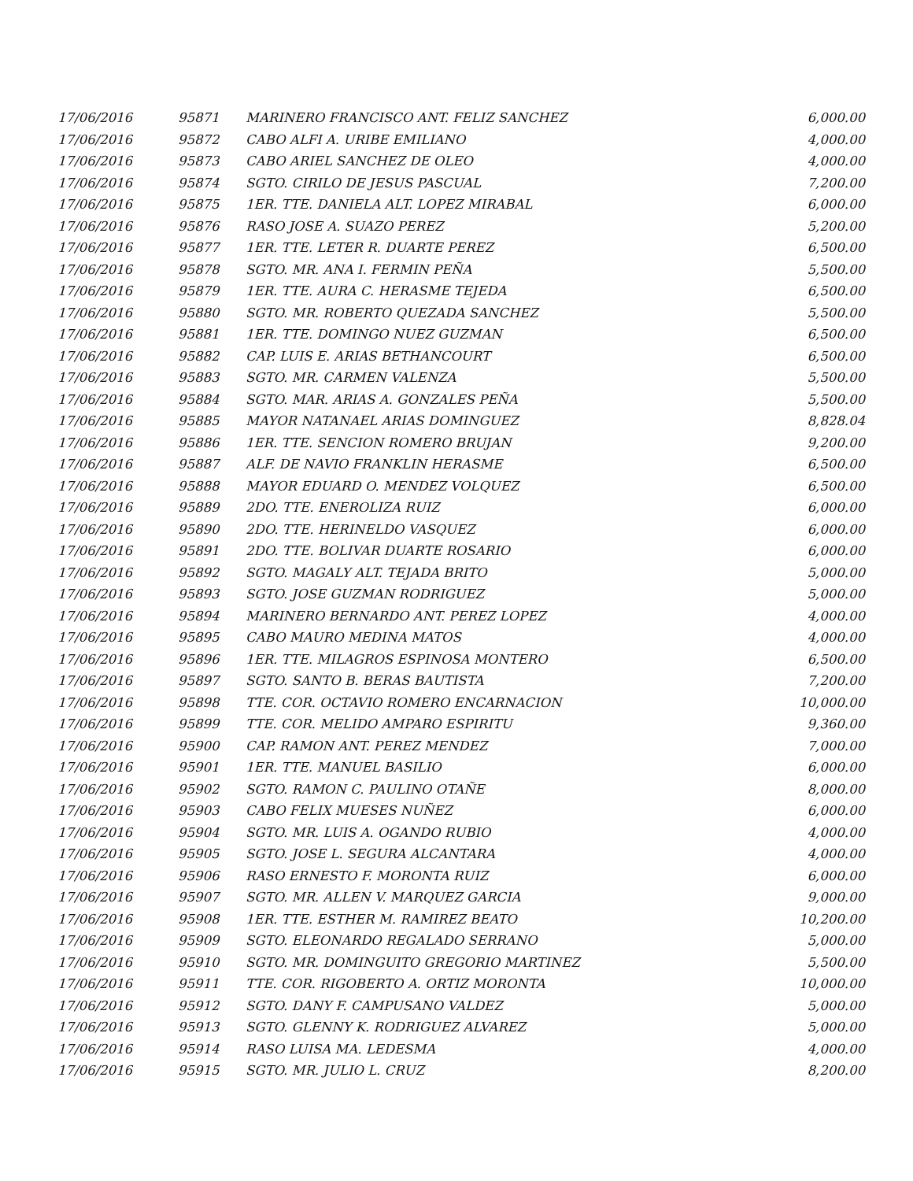| 17/06/2016 | 95871 | MARINERO FRANCISCO ANT. FELIZ SANCHEZ | 6,000.00 |
| 17/06/2016 | 95872 | CABO ALFI A. URIBE EMILIANO | 4,000.00 |
| 17/06/2016 | 95873 | CABO ARIEL SANCHEZ DE OLEO | 4,000.00 |
| 17/06/2016 | 95874 | SGTO. CIRILO DE JESUS PASCUAL | 7,200.00 |
| 17/06/2016 | 95875 | 1ER. TTE. DANIELA ALT. LOPEZ MIRABAL | 6,000.00 |
| 17/06/2016 | 95876 | RASO JOSE A. SUAZO PEREZ | 5,200.00 |
| 17/06/2016 | 95877 | 1ER. TTE. LETER R. DUARTE PEREZ | 6,500.00 |
| 17/06/2016 | 95878 | SGTO. MR. ANA I. FERMIN PEÑA | 5,500.00 |
| 17/06/2016 | 95879 | 1ER. TTE. AURA C. HERASME TEJEDA | 6,500.00 |
| 17/06/2016 | 95880 | SGTO. MR. ROBERTO QUEZADA SANCHEZ | 5,500.00 |
| 17/06/2016 | 95881 | 1ER. TTE. DOMINGO NUEZ GUZMAN | 6,500.00 |
| 17/06/2016 | 95882 | CAP. LUIS E. ARIAS BETHANCOURT | 6,500.00 |
| 17/06/2016 | 95883 | SGTO. MR. CARMEN VALENZA | 5,500.00 |
| 17/06/2016 | 95884 | SGTO. MAR. ARIAS A. GONZALES PEÑA | 5,500.00 |
| 17/06/2016 | 95885 | MAYOR NATANAEL ARIAS DOMINGUEZ | 8,828.04 |
| 17/06/2016 | 95886 | 1ER. TTE. SENCION ROMERO BRUJAN | 9,200.00 |
| 17/06/2016 | 95887 | ALF. DE NAVIO FRANKLIN HERASME | 6,500.00 |
| 17/06/2016 | 95888 | MAYOR EDUARD O. MENDEZ VOLQUEZ | 6,500.00 |
| 17/06/2016 | 95889 | 2DO. TTE. ENEROLIZA RUIZ | 6,000.00 |
| 17/06/2016 | 95890 | 2DO. TTE. HERINELDO VASQUEZ | 6,000.00 |
| 17/06/2016 | 95891 | 2DO. TTE. BOLIVAR DUARTE ROSARIO | 6,000.00 |
| 17/06/2016 | 95892 | SGTO. MAGALY ALT. TEJADA BRITO | 5,000.00 |
| 17/06/2016 | 95893 | SGTO. JOSE GUZMAN RODRIGUEZ | 5,000.00 |
| 17/06/2016 | 95894 | MARINERO BERNARDO ANT. PEREZ LOPEZ | 4,000.00 |
| 17/06/2016 | 95895 | CABO MAURO MEDINA MATOS | 4,000.00 |
| 17/06/2016 | 95896 | 1ER. TTE. MILAGROS ESPINOSA MONTERO | 6,500.00 |
| 17/06/2016 | 95897 | SGTO. SANTO B. BERAS BAUTISTA | 7,200.00 |
| 17/06/2016 | 95898 | TTE. COR. OCTAVIO ROMERO ENCARNACION | 10,000.00 |
| 17/06/2016 | 95899 | TTE. COR. MELIDO AMPARO ESPIRITU | 9,360.00 |
| 17/06/2016 | 95900 | CAP. RAMON ANT. PEREZ MENDEZ | 7,000.00 |
| 17/06/2016 | 95901 | 1ER. TTE. MANUEL BASILIO | 6,000.00 |
| 17/06/2016 | 95902 | SGTO. RAMON C. PAULINO OTAÑE | 8,000.00 |
| 17/06/2016 | 95903 | CABO FELIX MUESES NUÑEZ | 6,000.00 |
| 17/06/2016 | 95904 | SGTO. MR. LUIS A. OGANDO RUBIO | 4,000.00 |
| 17/06/2016 | 95905 | SGTO. JOSE L. SEGURA ALCANTARA | 4,000.00 |
| 17/06/2016 | 95906 | RASO ERNESTO F. MORONTA RUIZ | 6,000.00 |
| 17/06/2016 | 95907 | SGTO. MR. ALLEN V. MARQUEZ GARCIA | 9,000.00 |
| 17/06/2016 | 95908 | 1ER. TTE. ESTHER M. RAMIREZ BEATO | 10,200.00 |
| 17/06/2016 | 95909 | SGTO. ELEONARDO REGALADO SERRANO | 5,000.00 |
| 17/06/2016 | 95910 | SGTO. MR. DOMINGUITO GREGORIO MARTINEZ | 5,500.00 |
| 17/06/2016 | 95911 | TTE. COR. RIGOBERTO A. ORTIZ MORONTA | 10,000.00 |
| 17/06/2016 | 95912 | SGTO. DANY F. CAMPUSANO VALDEZ | 5,000.00 |
| 17/06/2016 | 95913 | SGTO. GLENNY K. RODRIGUEZ ALVAREZ | 5,000.00 |
| 17/06/2016 | 95914 | RASO LUISA MA. LEDESMA | 4,000.00 |
| 17/06/2016 | 95915 | SGTO. MR. JULIO L. CRUZ | 8,200.00 |